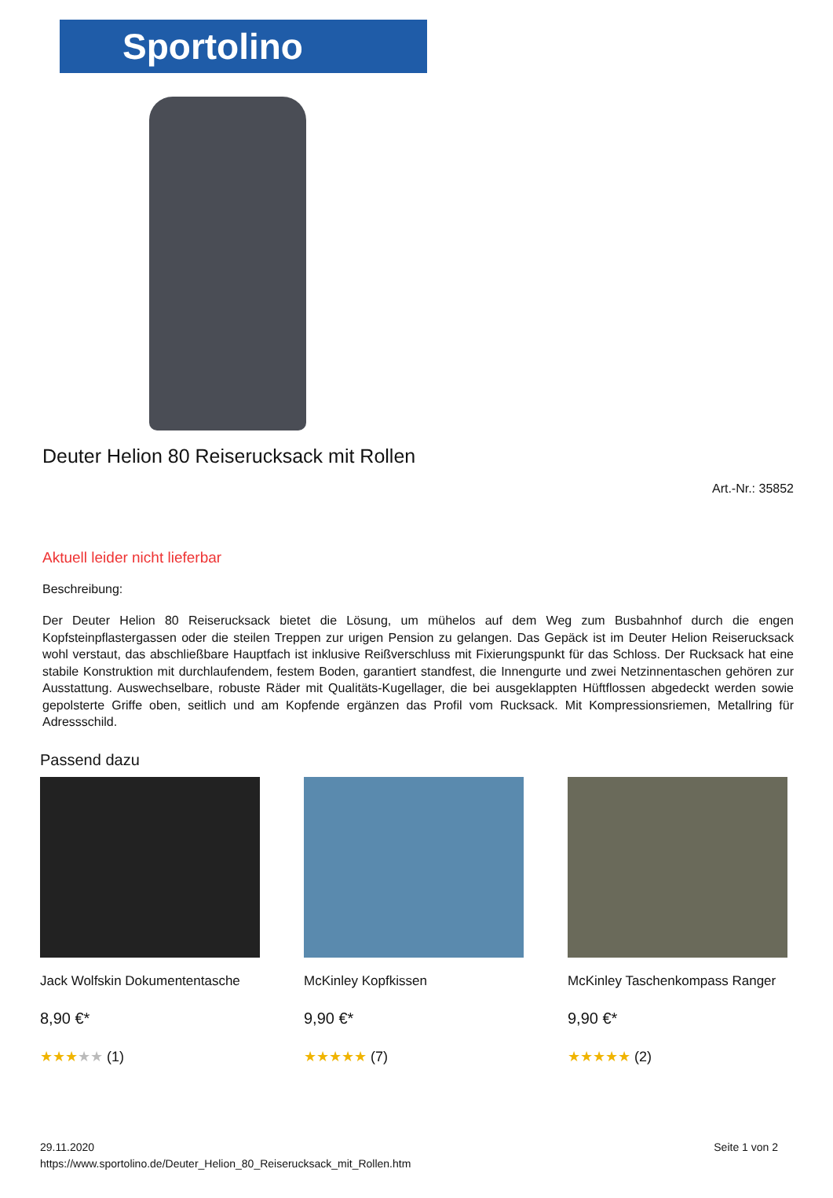Sportolino
Deuter Helion 80 Reiserucksack mit Rollen
Art.-Nr.: 35852
Aktuell leider nicht lieferbar
Beschreibung:
Der Deuter Helion 80 Reiserucksack bietet die Lösung, um mühelos auf dem Weg zum Busbahnhof durch die engen Kopfsteinpflastergassen oder die steilen Treppen zur urigen Pension zu gelangen. Das Gepäck ist im Deuter Helion Reiserucksack wohl verstaut, das abschließbare Hauptfach ist inklusive Reißverschluss mit Fixierungspunkt für das Schloss. Der Rucksack hat eine stabile Konstruktion mit durchlaufendem, festem Boden, garantiert standfest, die Innengurte und zwei Netzinnentaschen gehören zur Ausstattung. Auswechselbare, robuste Räder mit Qualitäts-Kugellager, die bei ausgeklappten Hüftflossen abgedeckt werden sowie gepolsterte Griffe oben, seitlich und am Kopfende ergänzen das Profil vom Rucksack. Mit Kompressionsriemen, Metallring für Adressschild.
Passend dazu
Jack Wolfskin Dokumententasche
8,90 €*
★★★★★ (1)
McKinley Kopfkissen
9,90 €*
★★★★★ (7)
McKinley Taschenkompass Ranger
9,90 €*
★★★★★ (2)
29.11.2020
https://www.sportolino.de/Deuter_Helion_80_Reiserucksack_mit_Rollen.htm
Seite 1 von 2